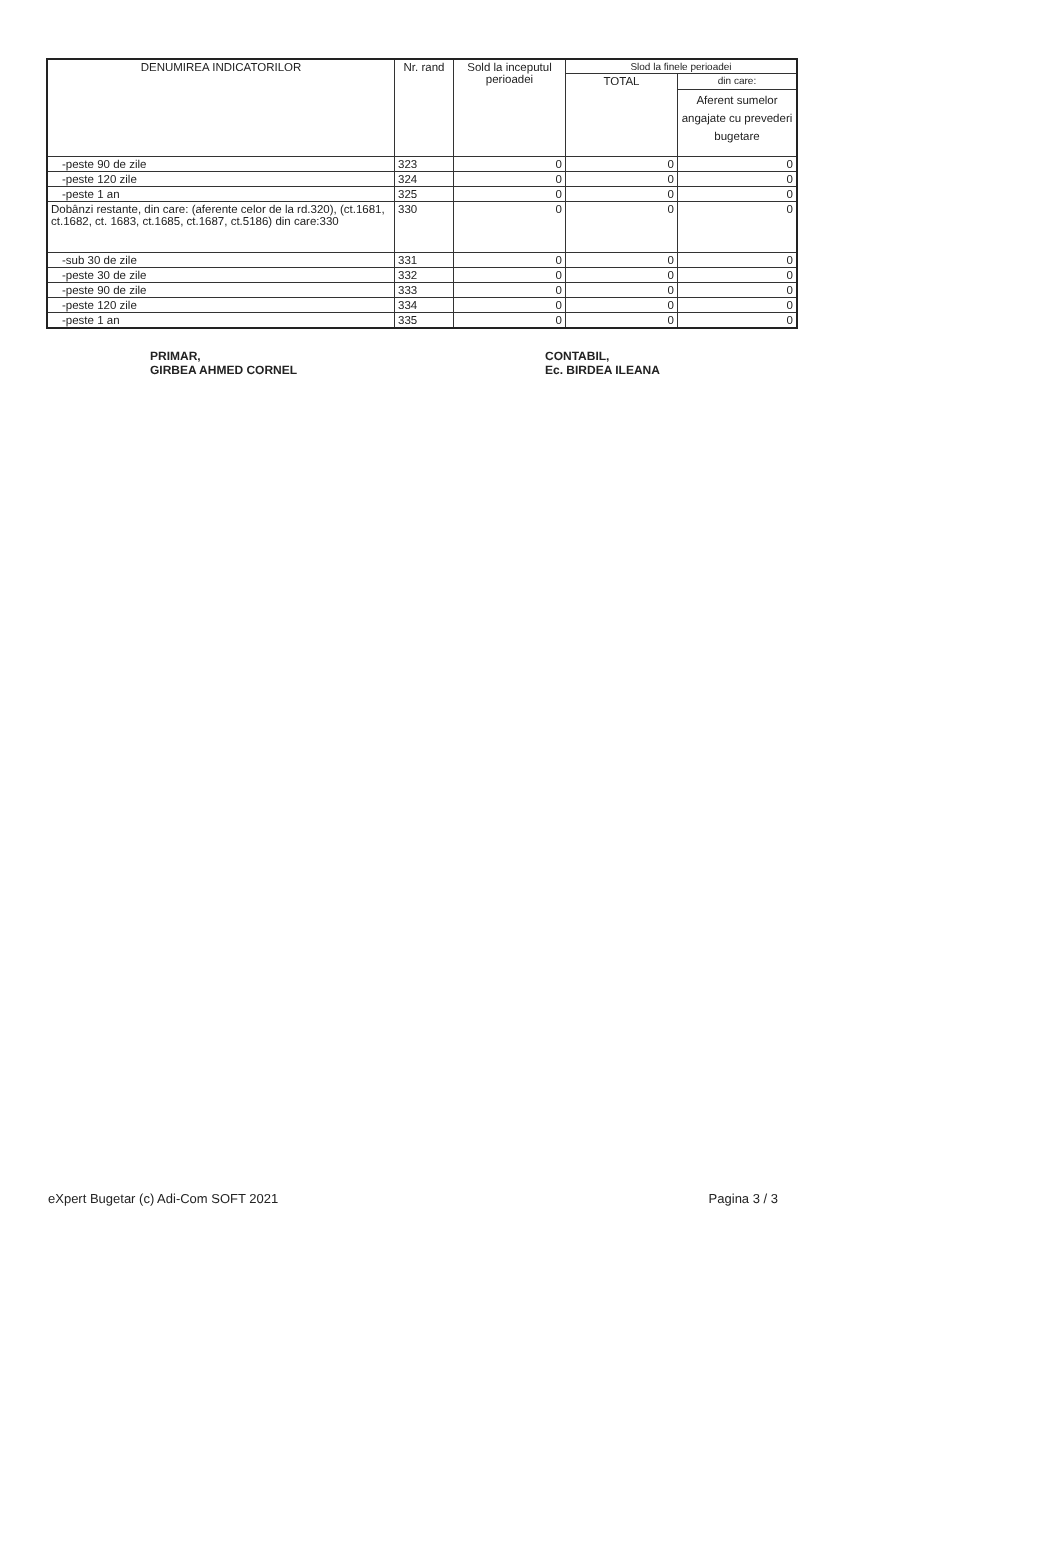| DENUMIREA INDICATORILOR | Nr. rand | Sold la inceputul perioadei | Slod la finele perioadei | |
| --- | --- | --- | --- | --- |
| | | | TOTAL | din care: |
| | | | | Aferent sumelor angajate cu prevederi bugetare |
| -peste 90 de zile | 323 | 0 | 0 | 0 |
| -peste 120 zile | 324 | 0 | 0 | 0 |
| -peste 1 an | 325 | 0 | 0 | 0 |
| Dobânzi restante, din care: (aferente celor de la rd.320), (ct.1681, ct.1682, ct. 1683, ct.1685, ct.1687, ct.5186) din care:330 | 330 | 0 | 0 | 0 |
| -sub 30 de zile | 331 | 0 | 0 | 0 |
| -peste 30 de zile | 332 | 0 | 0 | 0 |
| -peste 90 de zile | 333 | 0 | 0 | 0 |
| -peste 120 zile | 334 | 0 | 0 | 0 |
| -peste 1 an | 335 | 0 | 0 | 0 |
PRIMAR,
GIRBEA AHMED CORNEL
CONTABIL,
Ec. BIRDEA ILEANA
eXpert Bugetar (c) Adi-Com SOFT 2021 Pagina 3 / 3